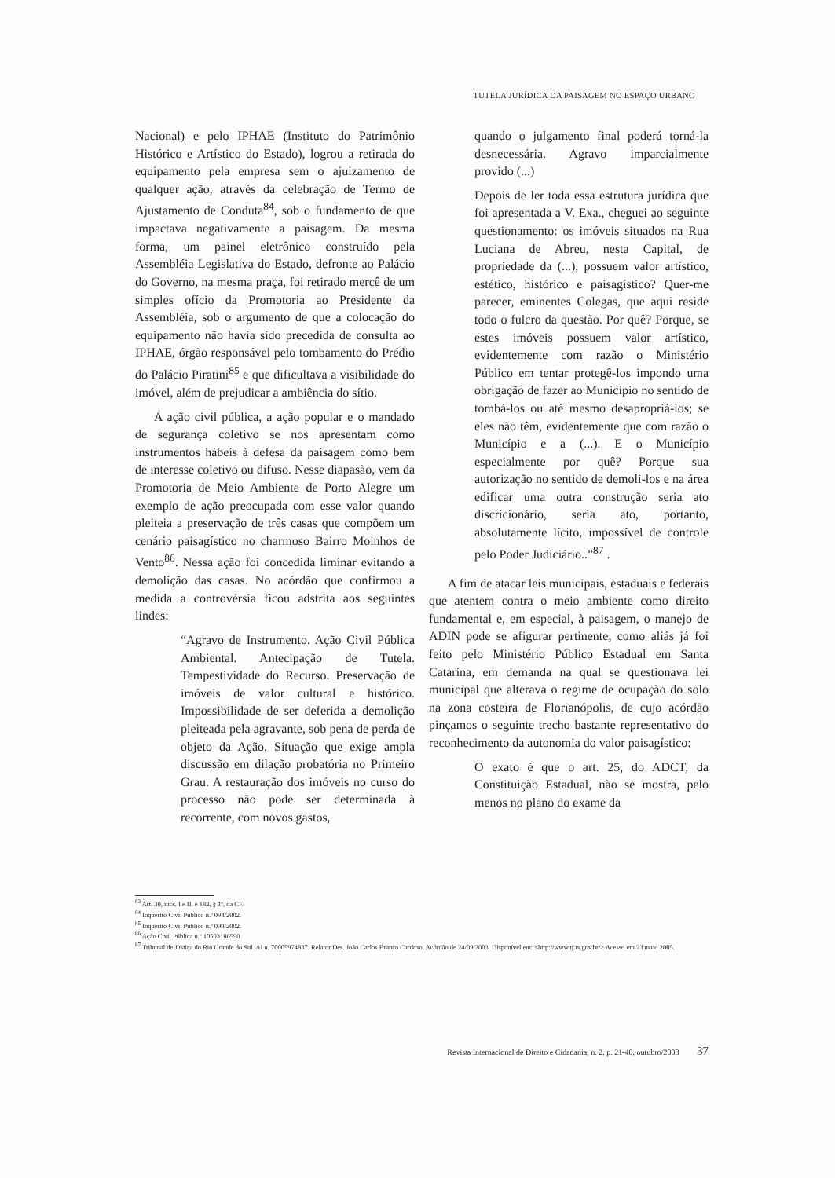TUTELA JURÍDICA DA PAISAGEM NO ESPAÇO URBANO
Nacional) e pelo IPHAE (Instituto do Patrimônio Histórico e Artístico do Estado), logrou a retirada do equipamento pela empresa sem o ajuizamento de qualquer ação, através da celebração de Termo de Ajustamento de Conduta<sup>84</sup>, sob o fundamento de que impactava negativamente a paisagem. Da mesma forma, um painel eletrônico construído pela Assembléia Legislativa do Estado, defronte ao Palácio do Governo, na mesma praça, foi retirado mercê de um simples ofício da Promotoria ao Presidente da Assembléia, sob o argumento de que a colocação do equipamento não havia sido precedida de consulta ao IPHAE, órgão responsável pelo tombamento do Prédio do Palácio Piratini<sup>85</sup> e que dificultava a visibilidade do imóvel, além de prejudicar a ambiência do sítio.
A ação civil pública, a ação popular e o mandado de segurança coletivo se nos apresentam como instrumentos hábeis à defesa da paisagem como bem de interesse coletivo ou difuso. Nesse diapasão, vem da Promotoria de Meio Ambiente de Porto Alegre um exemplo de ação preocupada com esse valor quando pleiteia a preservação de três casas que compõem um cenário paisagístico no charmoso Bairro Moinhos de Vento<sup>86</sup>. Nessa ação foi concedida liminar evitando a demolição das casas. No acórdão que confirmou a medida a controvérsia ficou adstrita aos seguintes lindes:
“Agravo de Instrumento. Ação Civil Pública Ambiental. Antecipação de Tutela. Tempestividade do Recurso. Preservação de imóveis de valor cultural e histórico. Impossibilidade de ser deferida a demolição pleiteada pela agravante, sob pena de perda de objeto da Ação. Situação que exige ampla discussão em dilação probatória no Primeiro Grau. A restauração dos imóveis no curso do processo não pode ser determinada à recorrente, com novos gastos,
quando o julgamento final poderá torná-la desnecessária. Agravo imparcialmente provido (...)
Depois de ler toda essa estrutura jurídica que foi apresentada a V. Exa., cheguei ao seguinte questionamento: os imóveis situados na Rua Luciana de Abreu, nesta Capital, de propriedade da (...), possuem valor artístico, estético, histórico e paisagístico? Quer-me parecer, eminentes Colegas, que aqui reside todo o fulcro da questão. Por quê? Porque, se estes imóveis possuem valor artístico, evidentemente com razão o Ministério Público em tentar protegê-los impondo uma obrigação de fazer ao Município no sentido de tombá-los ou até mesmo desapropriá-los; se eles não têm, evidentemente que com razão o Município e a (...). E o Município especialmente por quê? Porque sua autorização no sentido de demoli-los e na área edificar uma outra construção seria ato discricionário, seria ato, portanto, absolutamente lícito, impossível de controle pelo Poder Judiciário..”<sup>87</sup> .
A fim de atacar leis municipais, estaduais e federais que atentem contra o meio ambiente como direito fundamental e, em especial, à paisagem, o manejo de ADIN pode se afigurar pertinente, como aliás já foi feito pelo Ministério Público Estadual em Santa Catarina, em demanda na qual se questionava lei municipal que alterava o regime de ocupação do solo na zona costeira de Florianópolis, de cujo acórdão pinçamos o seguinte trecho bastante representativo do reconhecimento da autonomia do valor paisagístico:
O exato é que o art. 25, do ADCT, da Constituição Estadual, não se mostra, pelo menos no plano do exame da
<sup>83</sup> Art. 30, incs. I e II, e 182, § 1º, da CF.
<sup>84</sup> Inquérito Civil Público n.º 094/2002.
<sup>85</sup> Inquérito Civil Público n.º 099/2002.
<sup>86</sup> Ação Civil Pública n.º 10503186590
<sup>87</sup> Tribunal de Justiça do Rio Grande do Sul. AI n. 70005974837. Relator Des. João Carlos Branco Cardoso. Acórdão de 24/09/2003. Disponível em: <http://www.tj.rs.gov.br/> Acesso em 23 maio 2005.
Revista Internacional de Direito e Cidadania, n. 2, p. 21-40, outubro/2008 37